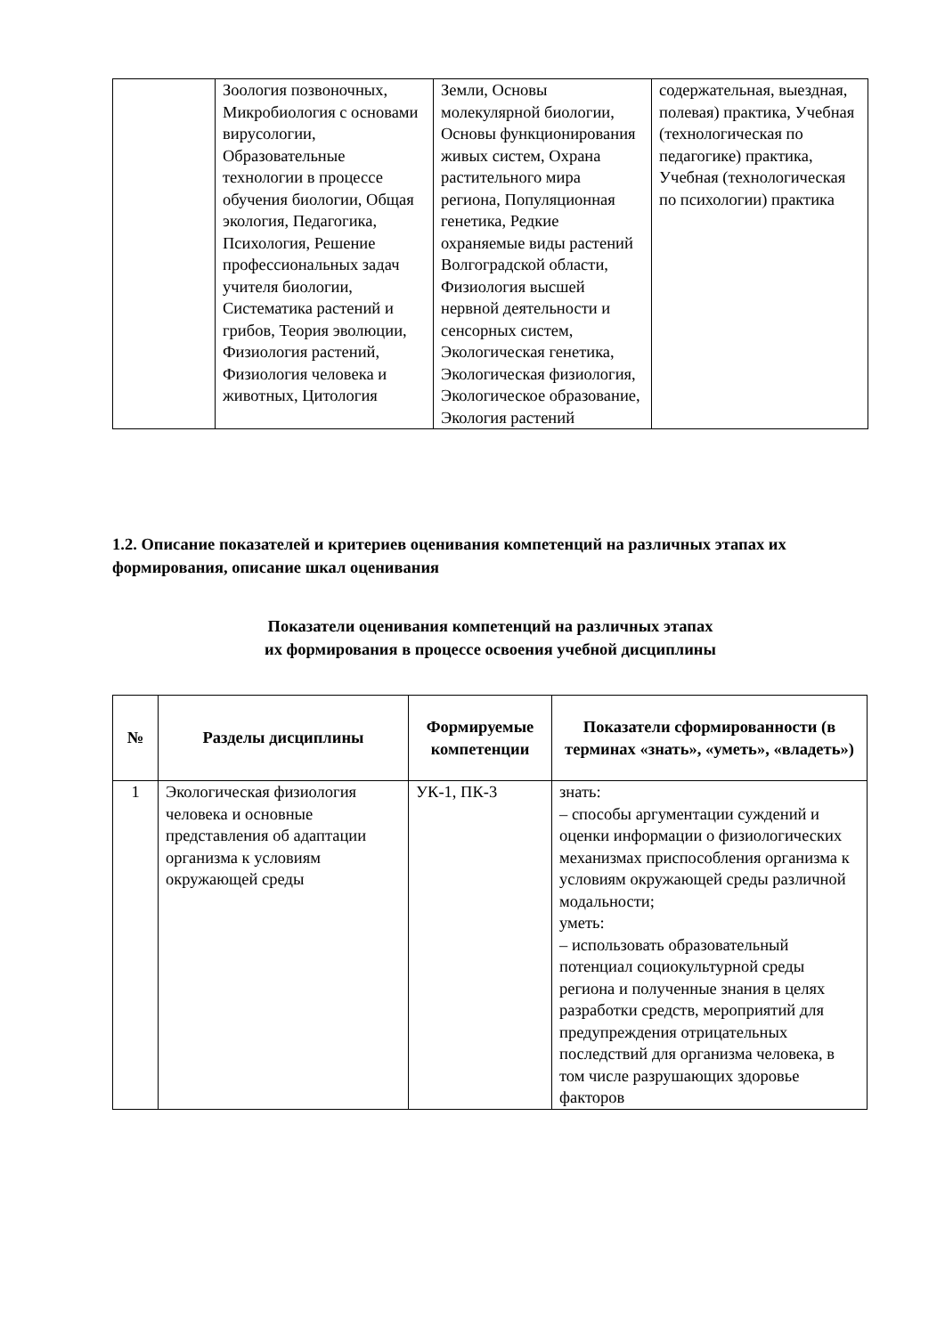| | Зоология позвоночных, Микробиология с основами вирусологии, Образовательные технологии в процессе обучения биологии, Общая экология, Педагогика, Психология, Решение профессиональных задач учителя биологии, Систематика растений и грибов, Теория эволюции, Физиология растений, Физиология человека и животных, Цитология | Земли, Основы молекулярной биологии, Основы функционирования живых систем, Охрана растительного мира региона, Популяционная генетика, Редкие охраняемые виды растений Волгоградской области, Физиология высшей нервной деятельности и сенсорных систем, Экологическая генетика, Экологическая физиология, Экологическое образование, Экология растений | содержательная, выездная, полевая) практика, Учебная (технологическая по педагогике) практика, Учебная (технологическая по психологии) практика |
1.2. Описание показателей и критериев оценивания компетенций на различных этапах их формирования, описание шкал оценивания
Показатели оценивания компетенций на различных этапах
их формирования в процессе освоения учебной дисциплины
| № | Разделы дисциплины | Формируемые компетенции | Показатели сформированности (в терминах «знать», «уметь», «владеть») |
| --- | --- | --- | --- |
| 1 | Экологическая физиология человека и основные представления об адаптации организма к условиям окружающей среды | УК-1, ПК-3 | знать: – способы аргументации суждений и оценки информации о физиологических механизмах приспособления организма к условиям окружающей среды различной модальности; уметь: – использовать образовательный потенциал социокультурной среды региона и полученные знания в целях разработки средств, мероприятий для предупреждения отрицательных последствий для организма человека, в том числе разрушающих здоровье факторов |